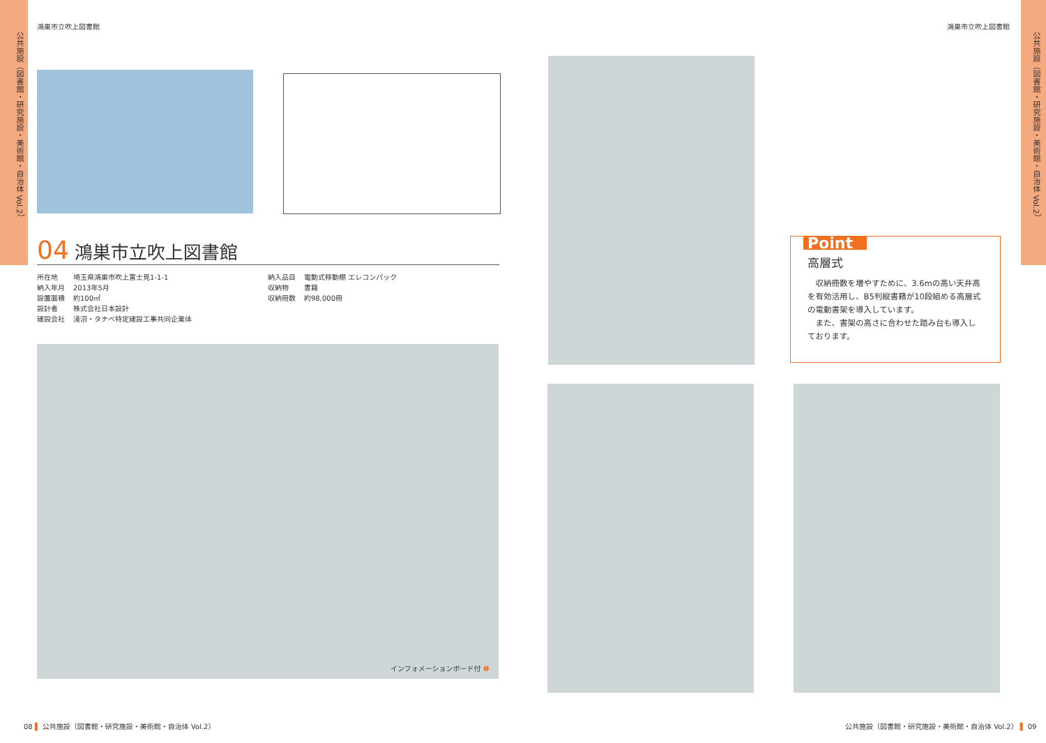公共施設（図書館・研究施設・美術館・自治体 Vol.2）
鴻巣市立吹上図書館 鴻巣市立吹上図書館
公共施設（図書館・研究施設・美術館・自治体 Vol.2）
04 鴻巣市立吹上図書館
所在地 埼玉県鴻巣市吹上富士見1-1-1
納入年月 2013年5月
設置面積 約100㎡
設計者 株式会社日本設計
建設会社 淺沼・タナベ特定建設工事共同企業体
納入品目 電動式移動棚 エレコンパック
収納物 書籍
収納冊数 約98,000冊
インフォメーションボード付 ❶
Point
高層式
　収納冊数を増やすために、3.6mの高い天井高を有効活用し、B5判縦書籍が10段組める高層式の電動書架を導入しています。
　また、書架の高さに合わせた踏み台も導入しております。
08 ▌ 公共施設（図書館・研究施設・美術館・自治体 Vol.2）
公共施設（図書館・研究施設・美術館・自治体 Vol.2） ▌ 09